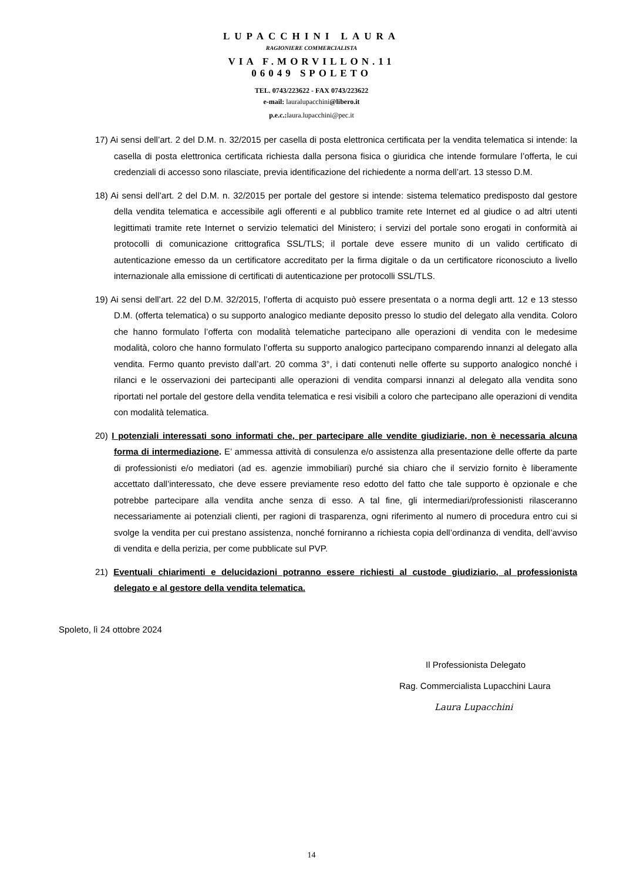LUPACCHINI LAURA
RAGIONIERE COMMERCIALISTA
VIA F.MORVILLON.11
06049 SPOLETO
TEL. 0743/223622 - FAX 0743/223622
e-mail: lauralupacchini@libero.it
p.e.c.: laura.lupacchini@pec.it
17) Ai sensi dell’art. 2 del D.M. n. 32/2015 per casella di posta elettronica certificata per la vendita telematica si intende: la casella di posta elettronica certificata richiesta dalla persona fisica o giuridica che intende formulare l’offerta, le cui credenziali di accesso sono rilasciate, previa identificazione del richiedente a norma dell’art. 13 stesso D.M.
18) Ai sensi dell’art. 2 del D.M. n. 32/2015 per portale del gestore si intende: sistema telematico predisposto dal gestore della vendita telematica e accessibile agli offerenti e al pubblico tramite rete Internet ed al giudice o ad altri utenti legittimati tramite rete Internet o servizio telematici del Ministero; i servizi del portale sono erogati in conformità ai protocolli di comunicazione crittografica SSL/TLS; il portale deve essere munito di un valido certificato di autenticazione emesso da un certificatore accreditato per la firma digitale o da un certificatore riconosciuto a livello internazionale alla emissione di certificati di autenticazione per protocolli SSL/TLS.
19) Ai sensi dell’art. 22 del D.M. 32/2015, l’offerta di acquisto può essere presentata o a norma degli artt. 12 e 13 stesso D.M. (offerta telematica) o su supporto analogico mediante deposito presso lo studio del delegato alla vendita. Coloro che hanno formulato l’offerta con modalità telematiche partecipano alle operazioni di vendita con le medesime modalità, coloro che hanno formulato l’offerta su supporto analogico partecipano comparendo innanzi al delegato alla vendita. Fermo quanto previsto dall’art. 20 comma 3°, i dati contenuti nelle offerte su supporto analogico nonché i rilanci e le osservazioni dei partecipanti alle operazioni di vendita comparsi innanzi al delegato alla vendita sono riportati nel portale del gestore della vendita telematica e resi visibili a coloro che partecipano alle operazioni di vendita con modalità telematica.
20) I potenziali interessati sono informati che, per partecipare alle vendite giudiziarie, non è necessaria alcuna forma di intermediazione. E’ ammessa attività di consulenza e/o assistenza alla presentazione delle offerte da parte di professionisti e/o mediatori (ad es. agenzie immobiliari) purché sia chiaro che il servizio fornito è liberamente accettato dall’interessato, che deve essere previamente reso edotto del fatto che tale supporto è opzionale e che potrebbe partecipare alla vendita anche senza di esso. A tal fine, gli intermediari/professionisti rilasceranno necessariamente ai potenziali clienti, per ragioni di trasparenza, ogni riferimento al numero di procedura entro cui si svolge la vendita per cui prestano assistenza, nonché forniranno a richiesta copia dell’ordinanza di vendita, dell’avviso di vendita e della perizia, per come pubblicate sul PVP.
21) Eventuali chiarimenti e delucidazioni potranno essere richiesti al custode giudiziario, al professionista delegato e al gestore della vendita telematica.
Spoleto, lì 24 ottobre 2024
Il Professionista Delegato
Rag. Commercialista Lupacchini Laura
Laura Lupacchini
14